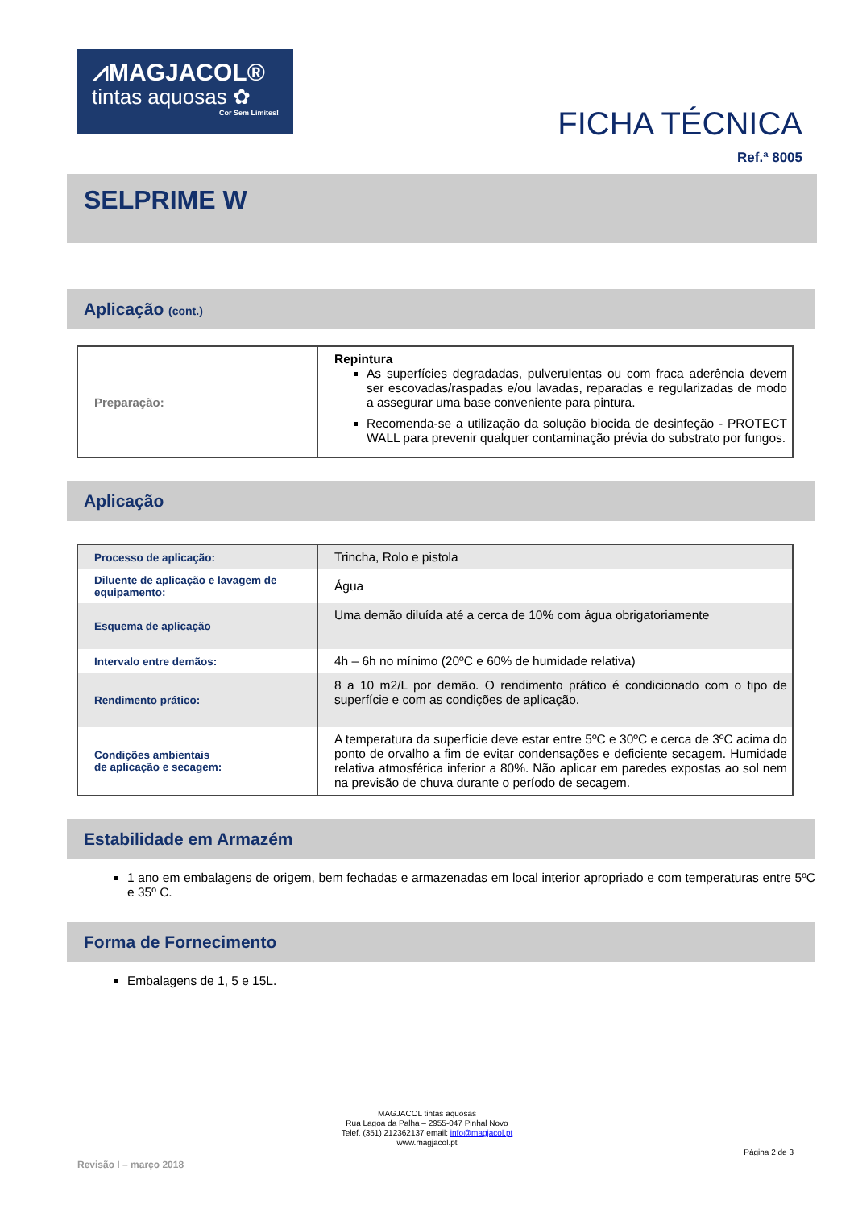⩘MAGJACOL®
tintas aquosas ✿
Cor Sem Limites!
FICHA TÉCNICA
Ref.ª 8005
SELPRIME W
Aplicação (cont.)
| Preparação: | Repintura As superfícies degradadas, pulverulentas ou com fraca aderência devem ser escovadas/raspadas e/ou lavadas, reparadas e regularizadas de modo a assegurar uma base conveniente para pintura. Recomenda-se a utilização da solução biocida de desinfeção - PROTECT WALL para prevenir qualquer contaminação prévia do substrato por fungos. |
Aplicação
| Processo de aplicação: | Trincha, Rolo e pistola |
| Diluente de aplicação e lavagem de equipamento: | Água |
| Esquema de aplicação | Uma demão diluída até a cerca de 10% com água obrigatoriamente |
| Intervalo entre demãos: | 4h – 6h no mínimo (20ºC e 60% de humidade relativa) |
| Rendimento prático: | 8 a 10 m2/L por demão. O rendimento prático é condicionado com o tipo de superfície e com as condições de aplicação. |
| Condições ambientais de aplicação e secagem: | A temperatura da superfície deve estar entre 5ºC e 30ºC e cerca de 3ºC acima do ponto de orvalho a fim de evitar condensações e deficiente secagem. Humidade relativa atmosférica inferior a 80%. Não aplicar em paredes expostas ao sol nem na previsão de chuva durante o período de secagem. |
Estabilidade em Armazém
1 ano em embalagens de origem, bem fechadas e armazenadas em local interior apropriado e com temperaturas entre 5ºC e 35º C.
Forma de Fornecimento
Embalagens de 1, 5 e 15L.
MAGJACOL tintas aquosas
Rua Lagoa da Palha – 2955-047 Pinhal Novo
Telef. (351) 212362137 email: info@magjacol.pt
www.magjacol.pt
Revisão I – março 2018 Página 2 de 3